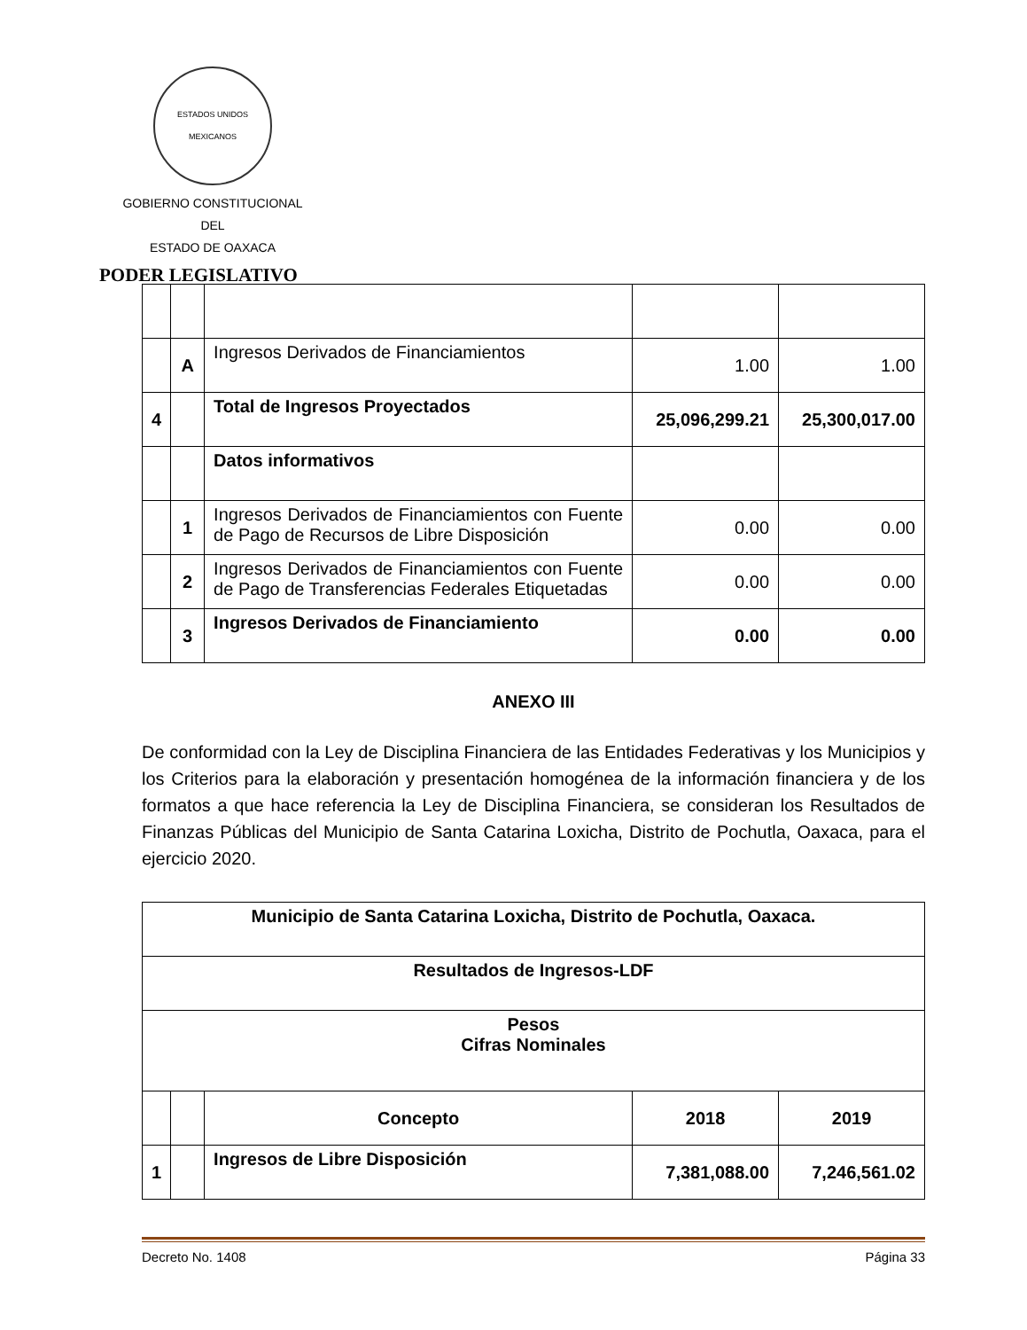ESTADOS UNIDOS MEXICANOS
GOBIERNO CONSTITUCIONAL
DEL
ESTADO DE OAXACA
PODER LEGISLATIVO
| | A | Ingresos Derivados de Financiamientos | 1.00 | 1.00 |
| 4 | | Total de Ingresos Proyectados | 25,096,299.21 | 25,300,017.00 |
| | | Datos informativos | | |
| | 1 | Ingresos Derivados de Financiamientos con Fuente de Pago de Recursos de Libre Disposición | 0.00 | 0.00 |
| | 2 | Ingresos Derivados de Financiamientos con Fuente de Pago de Transferencias Federales Etiquetadas | 0.00 | 0.00 |
| | 3 | Ingresos Derivados de Financiamiento | 0.00 | 0.00 |
ANEXO III
De conformidad con la Ley de Disciplina Financiera de las Entidades Federativas y los Municipios y los Criterios para la elaboración y presentación homogénea de la información financiera y de los formatos a que hace referencia la Ley de Disciplina Financiera, se consideran los Resultados de Finanzas Públicas del Municipio de Santa Catarina Loxicha, Distrito de Pochutla, Oaxaca, para el ejercicio 2020.
| Municipio de Santa Catarina Loxicha, Distrito de Pochutla, Oaxaca. | | | | |
| Resultados de Ingresos-LDF | | | | |
| Pesos Cifras Nominales | | | | |
| | | Concepto | 2018 | 2019 |
| 1 | | Ingresos de Libre Disposición | 7,381,088.00 | 7,246,561.02 |
Decreto No. 1408 Página 33